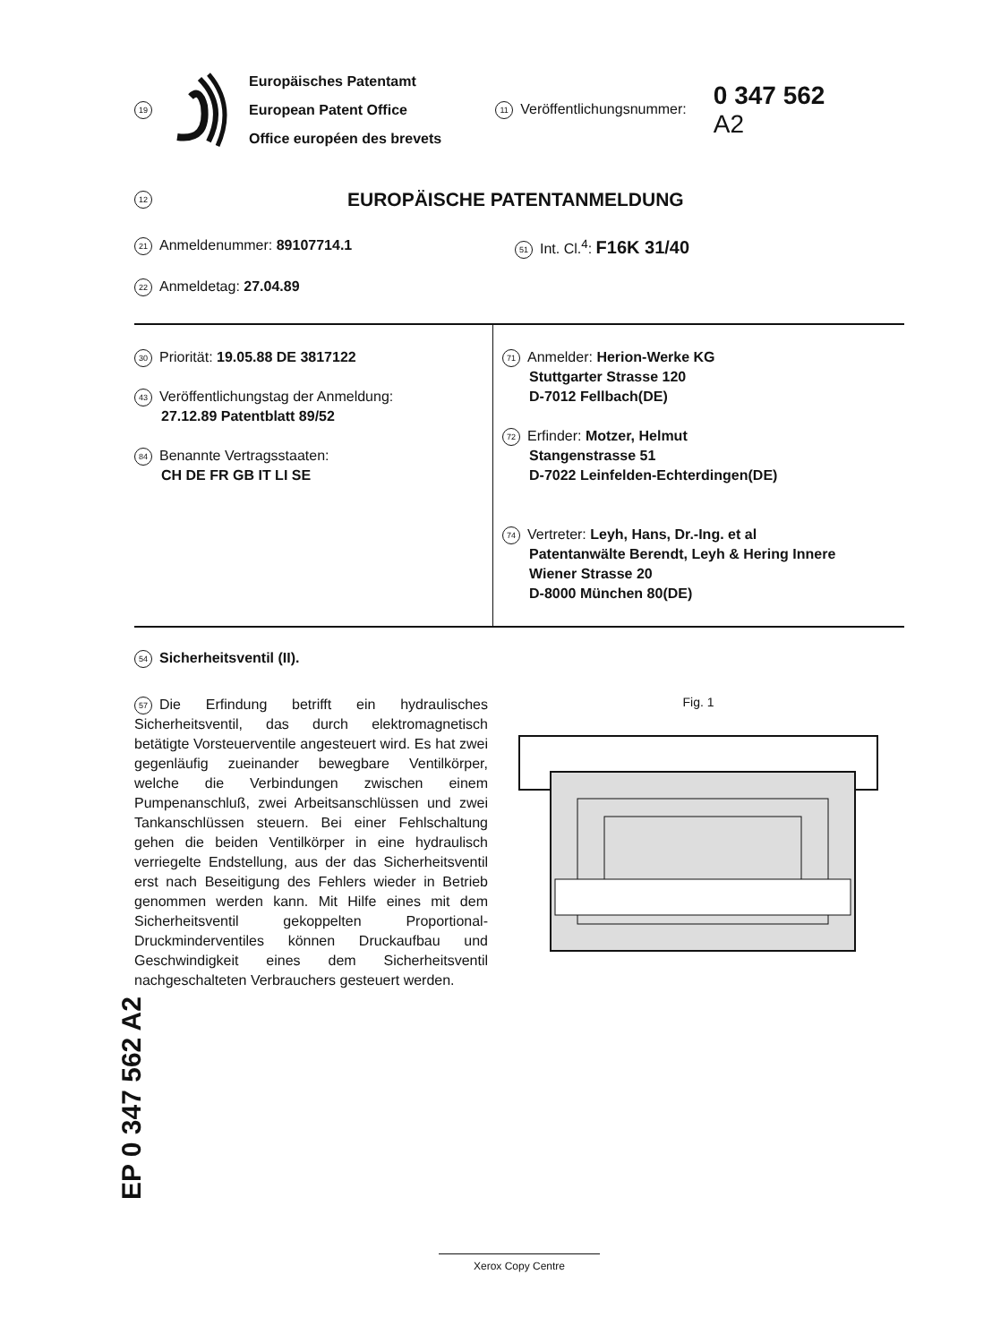19
Europäisches Patentamt
European Patent Office
Office européen des brevets
11 Veröffentlichungsnummer:
0 347 562
A2
12 EUROPÄISCHE PATENTANMELDUNG
21 Anmeldenummer: 89107714.1
51 Int. Cl.<sup>4</sup>: F16K 31/40
22 Anmeldetag: 27.04.89
30 Priorität: 19.05.88 DE 3817122
43 Veröffentlichungstag der Anmeldung:
27.12.89 Patentblatt 89/52
84 Benannte Vertragsstaaten:
CH DE FR GB IT LI SE
71 Anmelder: Herion-Werke KG
Stuttgarter Strasse 120
D-7012 Fellbach(DE)
72 Erfinder: Motzer, Helmut
Stangenstrasse 51
D-7022 Leinfelden-Echterdingen(DE)
74 Vertreter: Leyh, Hans, Dr.-Ing. et al
Patentanwälte Berendt, Leyh & Hering Innere
Wiener Strasse 20
D-8000 München 80(DE)
54 Sicherheitsventil (II).
57 Die Erfindung betrifft ein hydraulisches Sicherheitsventil, das durch elektromagnetisch betätigte Vorsteuerventile angesteuert wird. Es hat zwei gegenläufig zueinander bewegbare Ventilkörper, welche die Verbindungen zwischen einem Pumpenanschluß, zwei Arbeitsanschlüssen und zwei Tankanschlüssen steuern. Bei einer Fehlschaltung gehen die beiden Ventilkörper in eine hydraulisch verriegelte Endstellung, aus der das Sicherheitsventil erst nach Beseitigung des Fehlers wieder in Betrieb genommen werden kann. Mit Hilfe eines mit dem Sicherheitsventil gekoppelten Proportional-Druckminderventiles können Druckaufbau und Geschwindigkeit eines dem Sicherheitsventil nachgeschalteten Verbrauchers gesteuert werden.
Fig. 1
EP 0 347 562 A2
Xerox Copy Centre